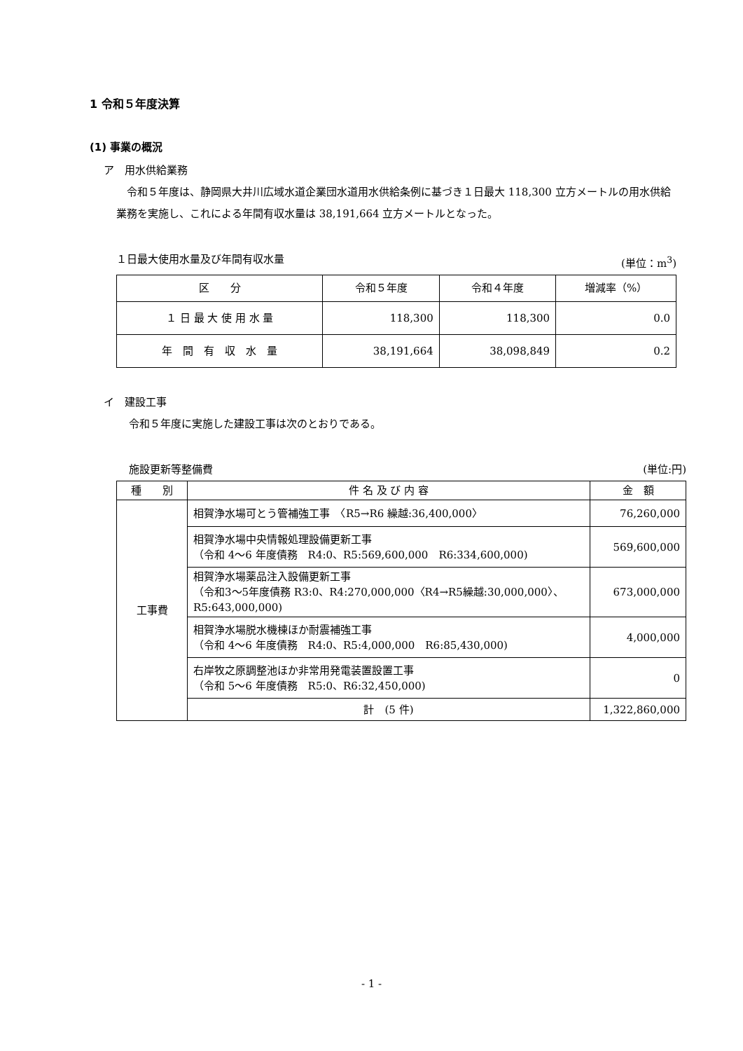1 令和５年度決算
(1) 事業の概況
ア　用水供給業務
　令和５年度は、静岡県大井川広域水道企業団水道用水供給条例に基づき１日最大 118,300 立方メートルの用水供給業務を実施し、これによる年間有収水量は 38,191,664 立方メートルとなった。
１日最大使用水量及び年間有収水量 (単位：m<sup>3</sup>)
| 区 分 | 令和５年度 | 令和４年度 | 増減率（%） |
| --- | --- | --- | --- |
| １ 日 最 大 使 用 水 量 | 118,300 | 118,300 | 0.0 |
| 年 間 有 収 水 量 | 38,191,664 | 38,098,849 | 0.2 |
イ　建設工事
令和５年度に実施した建設工事は次のとおりである。
施設更新等整備費 (単位:円)
| 種 別 | 件 名 及 び 内 容 | 金 額 |
| --- | --- | --- |
| 工事費 | 相賀浄水場可とう管補強工事 〈R5→R6 繰越:36,400,000〉 | 76,260,000 |
| | 相賀浄水場中央情報処理設備更新工事 （令和 4～6 年度債務 R4:0、R5:569,600,000 R6:334,600,000) | 569,600,000 |
| | 相賀浄水場薬品注入設備更新工事 （令和3～5年度債務 R3:0、R4:270,000,000〈R4→R5繰越:30,000,000〉、R5:643,000,000) | 673,000,000 |
| | 相賀浄水場脱水機棟ほか耐震補強工事 （令和 4～6 年度債務 R4:0、R5:4,000,000 R6:85,430,000) | 4,000,000 |
| | 右岸牧之原調整池ほか非常用発電装置設置工事 （令和 5～6 年度債務 R5:0、R6:32,450,000) | 0 |
| | 計 (5 件) | 1,322,860,000 |
- 1 -